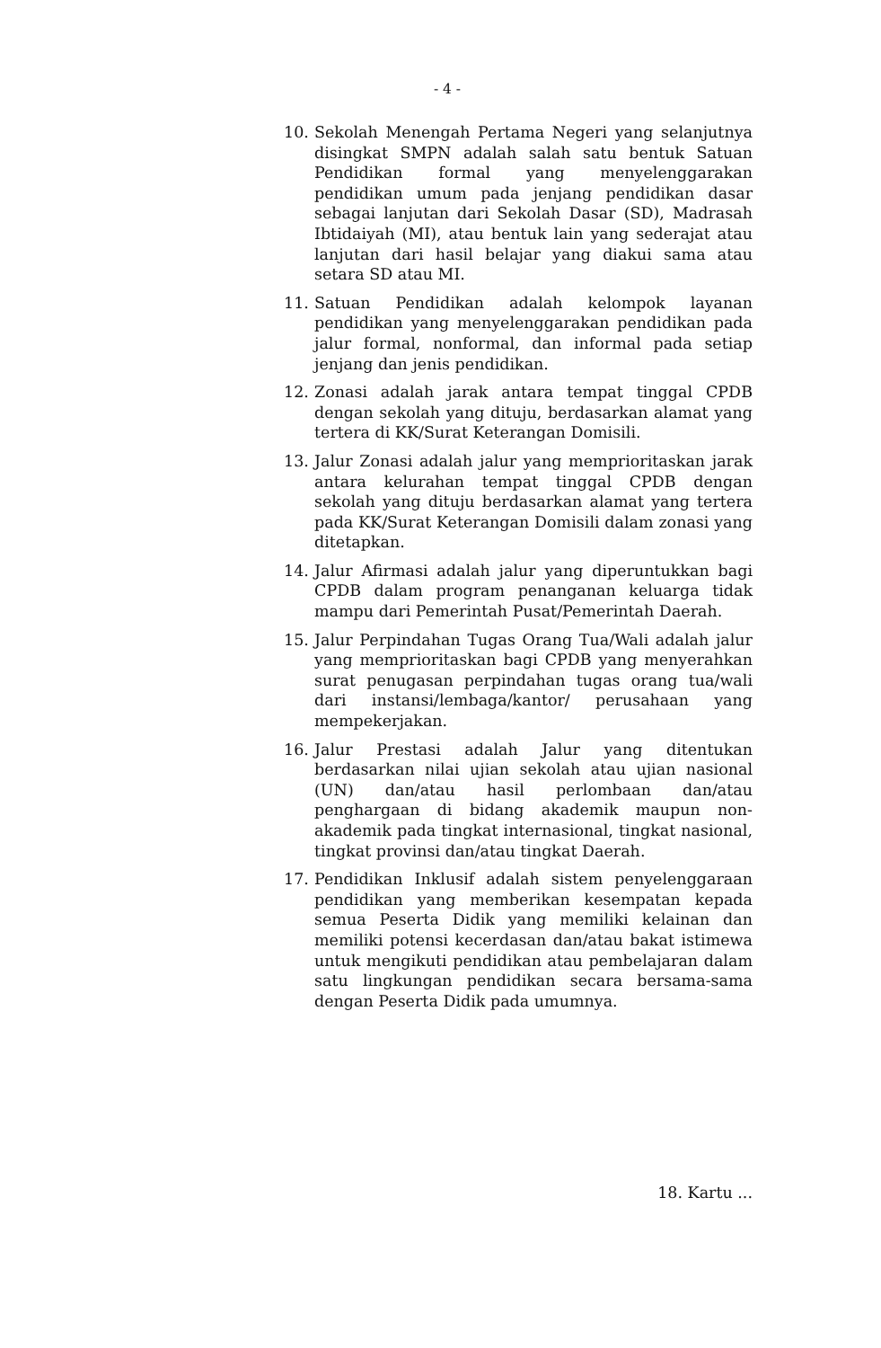- 4 -
10. Sekolah Menengah Pertama Negeri yang selanjutnya disingkat SMPN adalah salah satu bentuk Satuan Pendidikan formal yang menyelenggarakan pendidikan umum pada jenjang pendidikan dasar sebagai lanjutan dari Sekolah Dasar (SD), Madrasah Ibtidaiyah (MI), atau bentuk lain yang sederajat atau lanjutan dari hasil belajar yang diakui sama atau setara SD atau MI.
11. Satuan Pendidikan adalah kelompok layanan pendidikan yang menyelenggarakan pendidikan pada jalur formal, nonformal, dan informal pada setiap jenjang dan jenis pendidikan.
12. Zonasi adalah jarak antara tempat tinggal CPDB dengan sekolah yang dituju, berdasarkan alamat yang tertera di KK/Surat Keterangan Domisili.
13. Jalur Zonasi adalah jalur yang memprioritaskan jarak antara kelurahan tempat tinggal CPDB dengan sekolah yang dituju berdasarkan alamat yang tertera pada KK/Surat Keterangan Domisili dalam zonasi yang ditetapkan.
14. Jalur Afirmasi adalah jalur yang diperuntukkan bagi CPDB dalam program penanganan keluarga tidak mampu dari Pemerintah Pusat/Pemerintah Daerah.
15. Jalur Perpindahan Tugas Orang Tua/Wali adalah jalur yang memprioritaskan bagi CPDB yang menyerahkan surat penugasan perpindahan tugas orang tua/wali dari instansi/lembaga/kantor/ perusahaan yang mempekerjakan.
16. Jalur Prestasi adalah Jalur yang ditentukan berdasarkan nilai ujian sekolah atau ujian nasional (UN) dan/atau hasil perlombaan dan/atau penghargaan di bidang akademik maupun non-akademik pada tingkat internasional, tingkat nasional, tingkat provinsi dan/atau tingkat Daerah.
17. Pendidikan Inklusif adalah sistem penyelenggaraan pendidikan yang memberikan kesempatan kepada semua Peserta Didik yang memiliki kelainan dan memiliki potensi kecerdasan dan/atau bakat istimewa untuk mengikuti pendidikan atau pembelajaran dalam satu lingkungan pendidikan secara bersama-sama dengan Peserta Didik pada umumnya.
18. Kartu ...